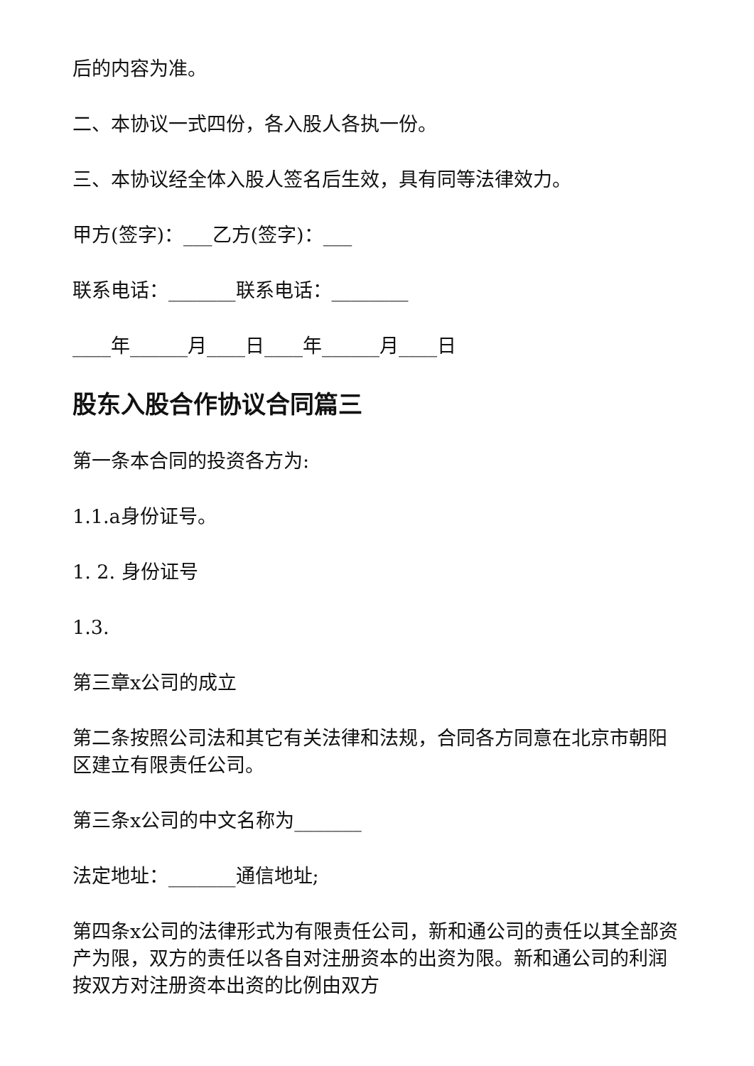后的内容为准。
二、本协议一式四份，各入股人各执一份。
三、本协议经全体入股人签名后生效，具有同等法律效力。
甲方(签字)：___乙方(签字)：___
联系电话：_______联系电话：________
____年______月____日____年______月____日
股东入股合作协议合同篇三
第一条本合同的投资各方为:
1.1.a身份证号。
1. 2. 身份证号
1.3.
第三章x公司的成立
第二条按照公司法和其它有关法律和法规，合同各方同意在北京市朝阳区建立有限责任公司。
第三条x公司的中文名称为_______
法定地址：_______通信地址;
第四条x公司的法律形式为有限责任公司，新和通公司的责任以其全部资产为限，双方的责任以各自对注册资本的出资为限。新和通公司的利润按双方对注册资本出资的比例由双方